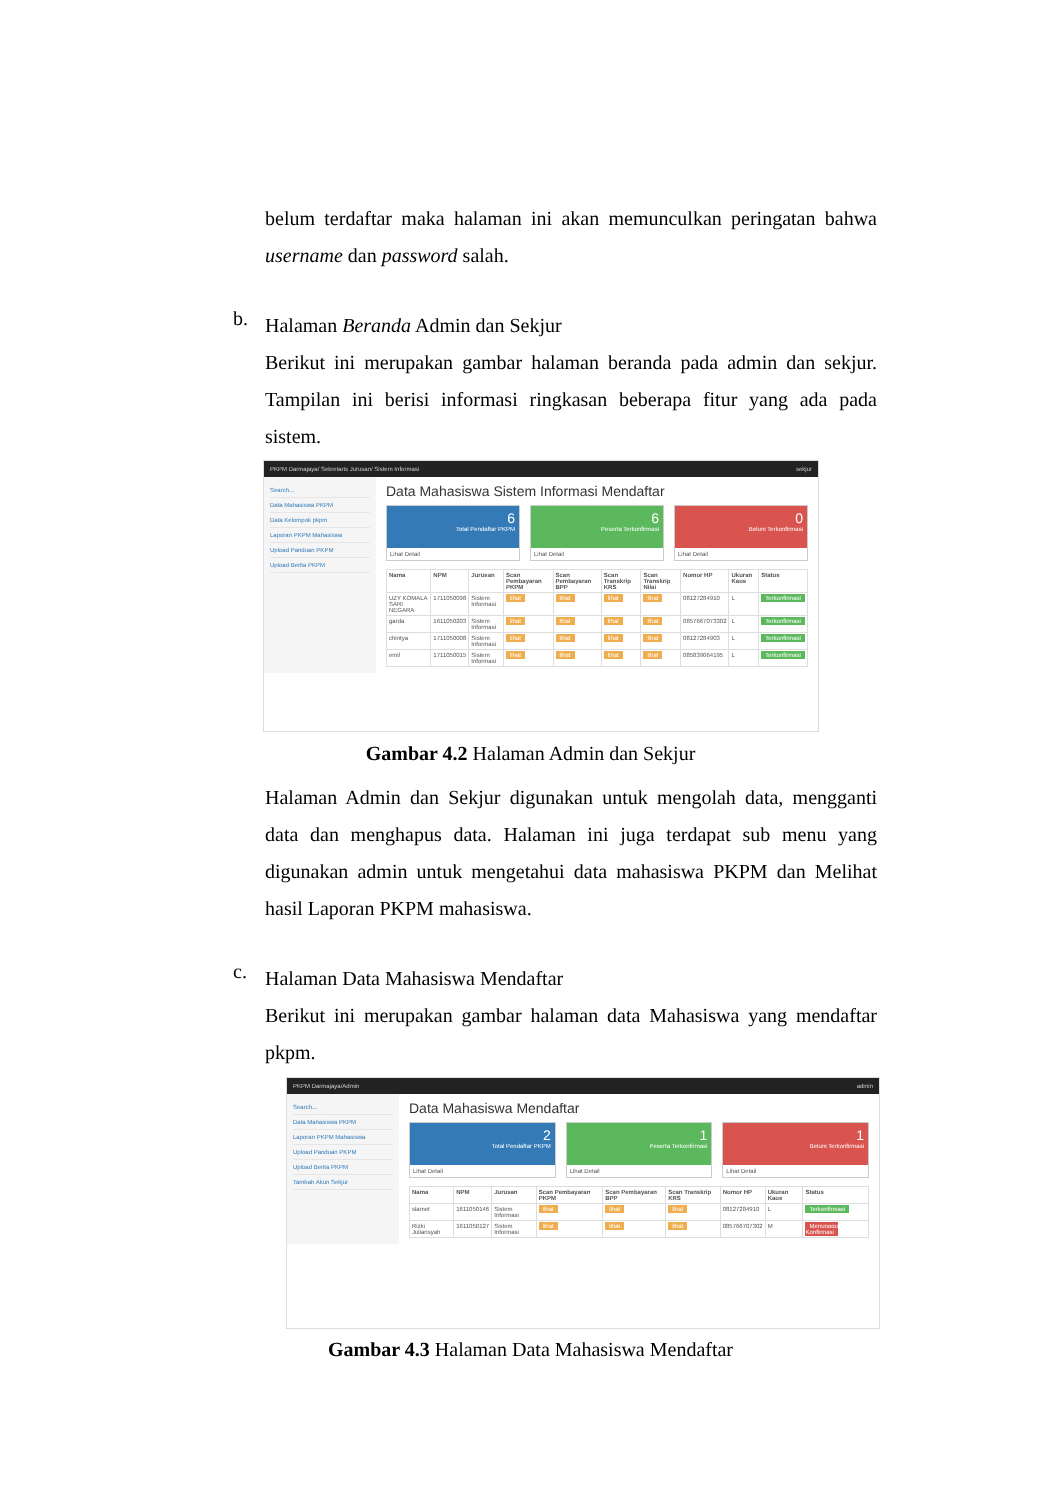belum terdaftar maka halaman ini akan memunculkan peringatan bahwa username dan password salah.
b.
Halaman Beranda Admin dan Sekjur
Berikut ini merupakan gambar halaman beranda pada admin dan sekjur. Tampilan ini berisi informasi ringkasan beberapa fitur yang ada pada sistem.
PKPM Darmajaya/ Sekretaris Jurusan/ Sistem Informasi sekjur
Search...
Data Mahasiswa PKPM
Data Kelompok pkpm
Laporan PKPM Mahasiswa
Upload Panduan PKPM
Upload Berita PKPM
Data Mahasiswa Sistem Informasi Mendaftar
6
Total Pendaftar PKPM
Lihat Detail
6
Peserta Terkonfirmasi
Lihat Detail
0
Belum Terkonfirmasi
Lihat Detail
| Nama | NPM | Jurusan | Scan Pembayaran PKPM | Scan Pembayaran BPP | Scan Transkrip KRS | Scan Transkrip Nilai | Nomor HP | Ukuran Kaos | Status |
| --- | --- | --- | --- | --- | --- | --- | --- | --- | --- |
| UZY KOMALA SARI NEGARA | 1711050098 | Sistem Informasi | lihat | lihat | lihat | lihat | 08127284910 | L | Terkonfirmasi |
| garda | 1611050203 | Sistem Informasi | lihat | lihat | lihat | lihat | 0857667073302 | L | Terkonfirmasi |
| chintya | 1711050008 | Sistem Informasi | lihat | lihat | lihat | lihat | 08127284903 | L | Terkonfirmasi |
| emil | 1711050015 | Sistem Informasi | lihat | lihat | lihat | lihat | 085839064195 | L | Terkonfirmasi |
Gambar 4.2 Halaman Admin dan Sekjur
Halaman Admin dan Sekjur digunakan untuk mengolah data, mengganti data dan menghapus data. Halaman ini juga terdapat sub menu yang digunakan admin untuk mengetahui data mahasiswa PKPM dan Melihat hasil Laporan PKPM mahasiswa.
c.
Halaman Data Mahasiswa Mendaftar
Berikut ini merupakan gambar halaman data Mahasiswa yang mendaftar pkpm.
PKPM Darmajaya/Admin admin
Search...
Data Mahasiswa PKPM
Laporan PKPM Mahasiswa
Upload Panduan PKPM
Upload Berita PKPM
Tambah Akun Sekjur
Data Mahasiswa Mendaftar
2
Total Pendaftar PKPM
Lihat Detail
1
Peserta Terkonfirmasi
Lihat Detail
1
Belum Terkonfirmasi
Lihat Detail
| Nama | NPM | Jurusan | Scan Pembayaran PKPM | Scan Pembayaran BPP | Scan Transkrip KRS | Nomor HP | Ukuran Kaos | Status |
| --- | --- | --- | --- | --- | --- | --- | --- | --- |
| slamet | 1611050146 | Sistem Informasi | lihat | lihat | lihat | 08127284910 | L | Terkonfirmasi |
| Rizki Juliansyah | 1611050127 | Sistem Informasi | lihat | lihat | lihat | 085766707302 | M | Menunggu Konfirmasi |
Gambar 4.3 Halaman Data Mahasiswa Mendaftar